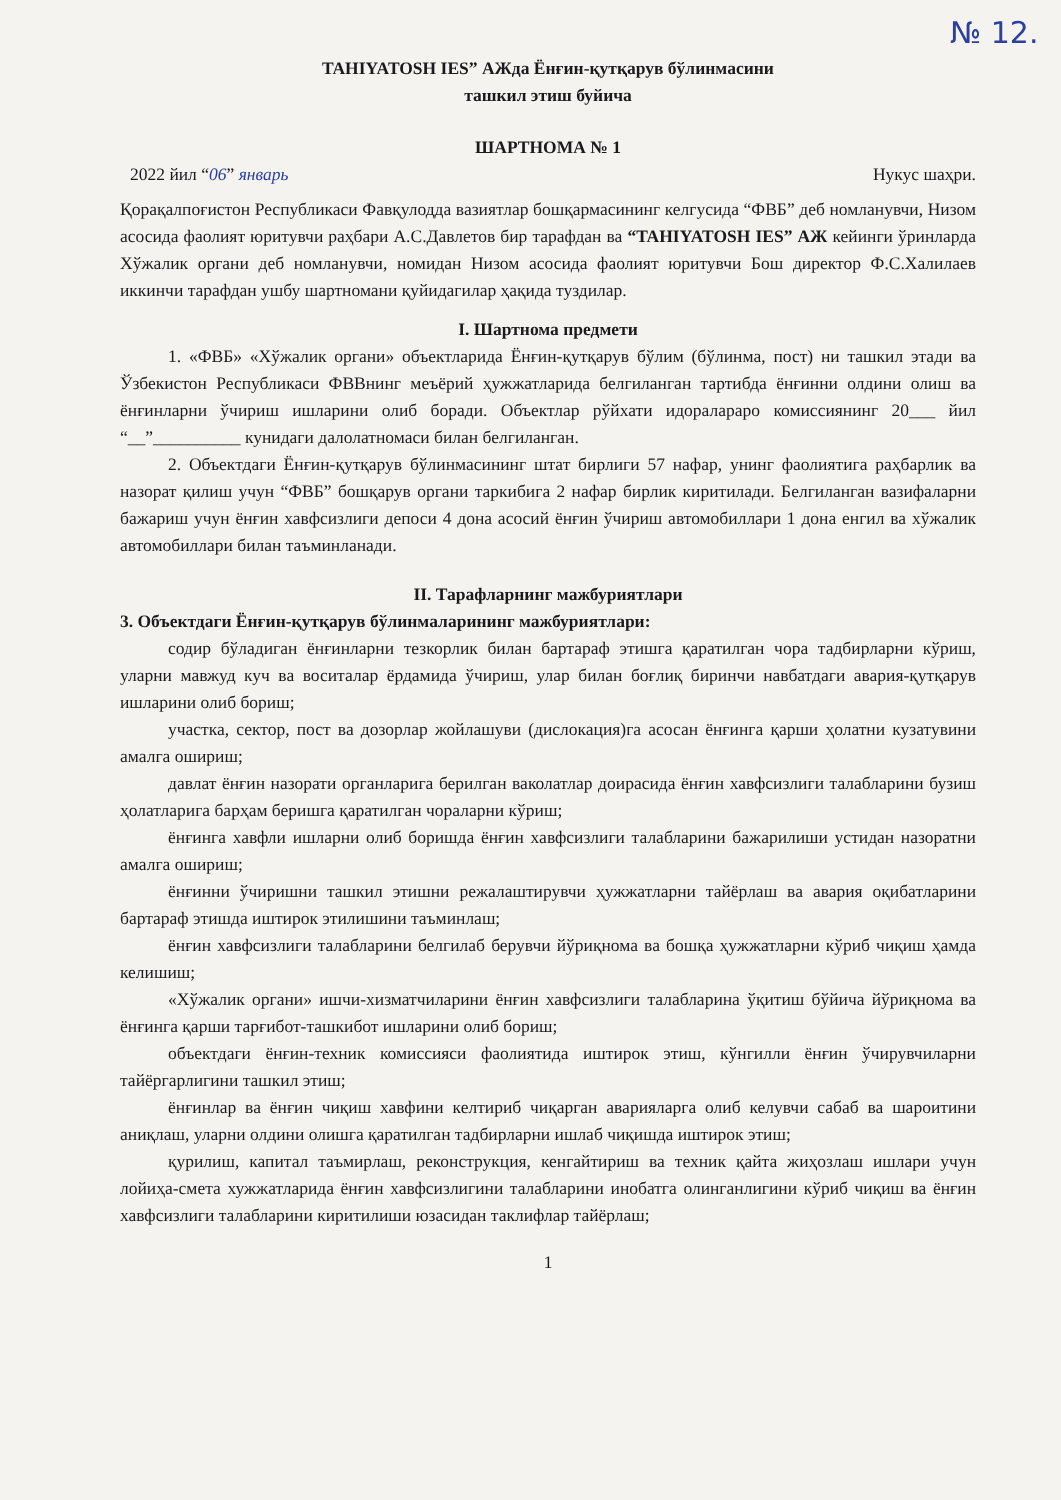№ 12.
TAHIYATOSH IES” АЖда Ёнғин-қутқарув бўлинмасини
ташкил этиш буйича
ШАРТНОМА № 1
2022 йил “06” январь Нукус шаҳри.
Қорақалпоғистон Республикаси Фавқулодда вазиятлар бошқармасининг келгусида “ФВБ” деб номланувчи, Низом асосида фаолият юритувчи раҳбари А.С.Давлетов бир тарафдан ва “TAHIYATOSH IES” АЖ кейинги ўринларда Хўжалик органи деб номланувчи, номидан Низом асосида фаолият юритувчи Бош директор Ф.С.Халилаев иккинчи тарафдан ушбу шартномани қуйидагилар ҳақида туздилар.
I. Шартнома предмети
1. «ФВБ» «Хўжалик органи» объектларида Ёнғин-қутқарув бўлим (бўлинма, пост) ни ташкил этади ва Ўзбекистон Республикаси ФВВнинг меъёрий ҳужжатларида белгиланган тартибда ёнғинни олдини олиш ва ёнғинларни ўчириш ишларини олиб боради. Объектлар рўйхати идоралараро комиссиянинг 20___ йил “__”__________ кунидаги далолатномаси билан белгиланган.
2. Объектдаги Ёнғин-қутқарув бўлинмасининг штат бирлиги 57 нафар, унинг фаолиятига раҳбарлик ва назорат қилиш учун “ФВБ” бошқарув органи таркибига 2 нафар бирлик киритилади. Белгиланган вазифаларни бажариш учун ёнғин хавфсизлиги депоси 4 дона асосий ёнғин ўчириш автомобиллари 1 дона енгил ва хўжалик автомобиллари билан таъминланади.
II. Тарафларнинг мажбуриятлари
3. Объектдаги Ёнғин-қутқарув бўлинмаларининг мажбуриятлари:
содир бўладиган ёнғинларни тезкорлик билан бартараф этишга қаратилган чора тадбирларни кўриш, уларни мавжуд куч ва воситалар ёрдамида ўчириш, улар билан боғлиқ биринчи навбатдаги авария-қутқарув ишларини олиб бориш;
участка, сектор, пост ва дозорлар жойлашуви (дислокация)га асосан ёнғинга қарши ҳолатни кузатувини амалга ошириш;
давлат ёнғин назорати органларига берилган ваколатлар доирасида ёнғин хавфсизлиги талабларини бузиш ҳолатларига барҳам беришга қаратилган чораларни кўриш;
ёнғинга хавфли ишларни олиб боришда ёнғин хавфсизлиги талабларини бажарилиши устидан назоратни амалга ошириш;
ёнғинни ўчиришни ташкил этишни режалаштирувчи ҳужжатларни тайёрлаш ва авария оқибатларини бартараф этишда иштирок этилишини таъминлаш;
ёнғин хавфсизлиги талабларини белгилаб берувчи йўриқнома ва бошқа ҳужжатларни кўриб чиқиш ҳамда келишиш;
«Хўжалик органи» ишчи-хизматчиларини ёнғин хавфсизлиги талабларина ўқитиш бўйича йўриқнома ва ёнғинга қарши тарғибот-ташкибот ишларини олиб бориш;
объектдаги ёнғин-техник комиссияси фаолиятида иштирок этиш, кўнгилли ёнғин ўчирувчиларни тайёргарлигини ташкил этиш;
ёнғинлар ва ёнғин чиқиш хавфини келтириб чиқарган аварияларга олиб келувчи сабаб ва шароитини аниқлаш, уларни олдини олишга қаратилган тадбирларни ишлаб чиқишда иштирок этиш;
қурилиш, капитал таъмирлаш, реконструкция, кенгайтириш ва техник қайта жиҳозлаш ишлари учун лойиҳа-смета хужжатларида ёнғин хавфсизлигини талабларини инобатга олинганлигини кўриб чиқиш ва ёнғин хавфсизлиги талабларини киритилиши юзасидан таклифлар тайёрлаш;
1